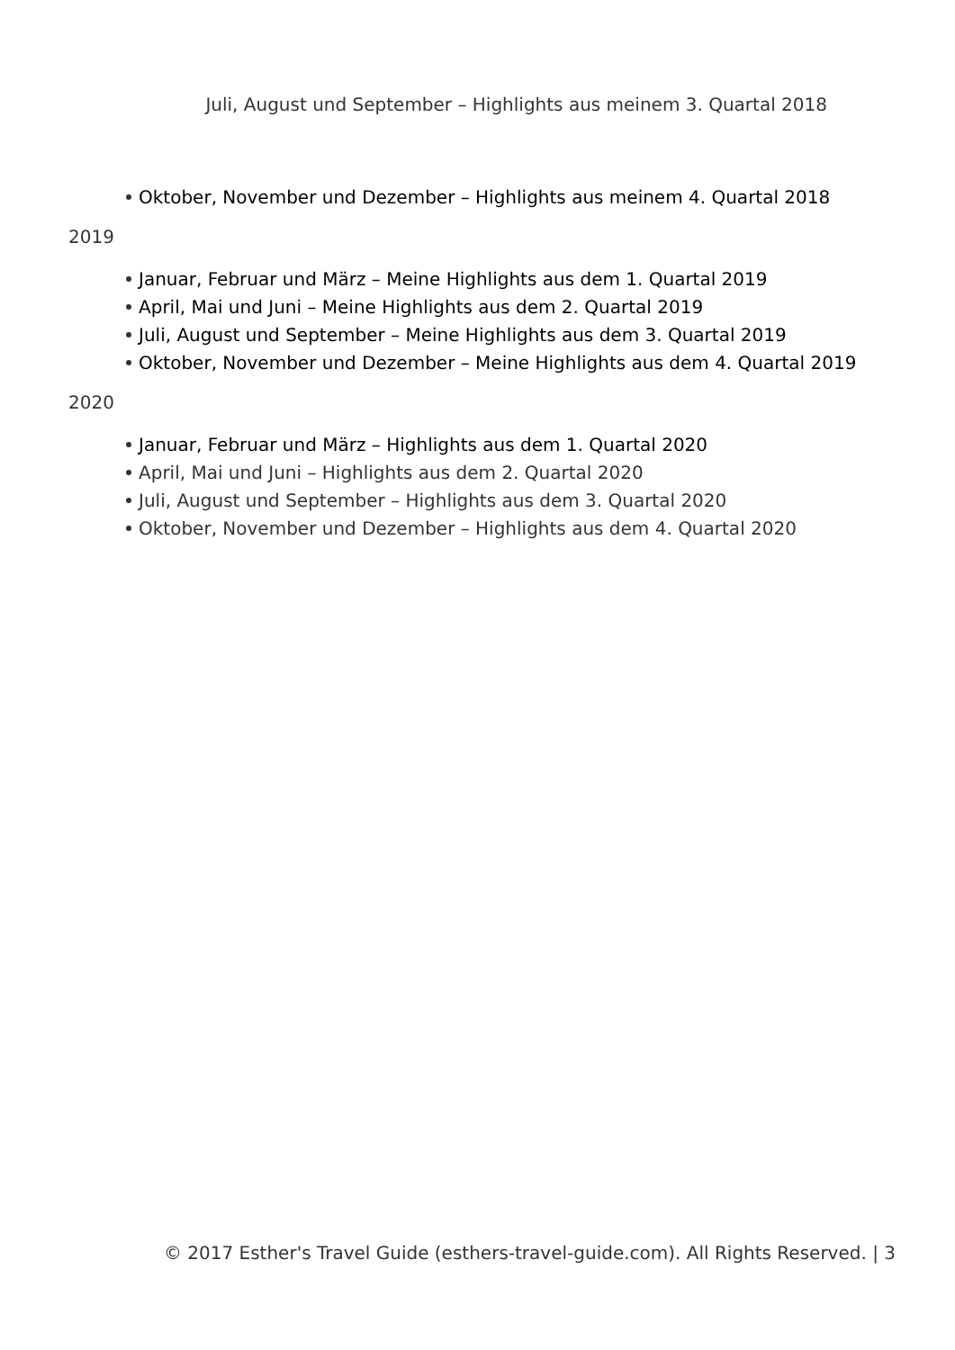Juli, August und September – Highlights aus meinem 3. Quartal 2018
Oktober, November und Dezember – Highlights aus meinem 4. Quartal 2018
2019
Januar, Februar und März – Meine Highlights aus dem 1. Quartal 2019
April, Mai und Juni – Meine Highlights aus dem 2. Quartal 2019
Juli, August und September – Meine Highlights aus dem 3. Quartal 2019
Oktober, November und Dezember – Meine Highlights aus dem 4. Quartal 2019
2020
Januar, Februar und März – Highlights aus dem 1. Quartal 2020
April, Mai und Juni – Highlights aus dem 2. Quartal 2020
Juli, August und September – Highlights aus dem 3. Quartal 2020
Oktober, November und Dezember – Highlights aus dem 4. Quartal 2020
© 2017 Esther's Travel Guide (esthers-travel-guide.com). All Rights Reserved. | 3